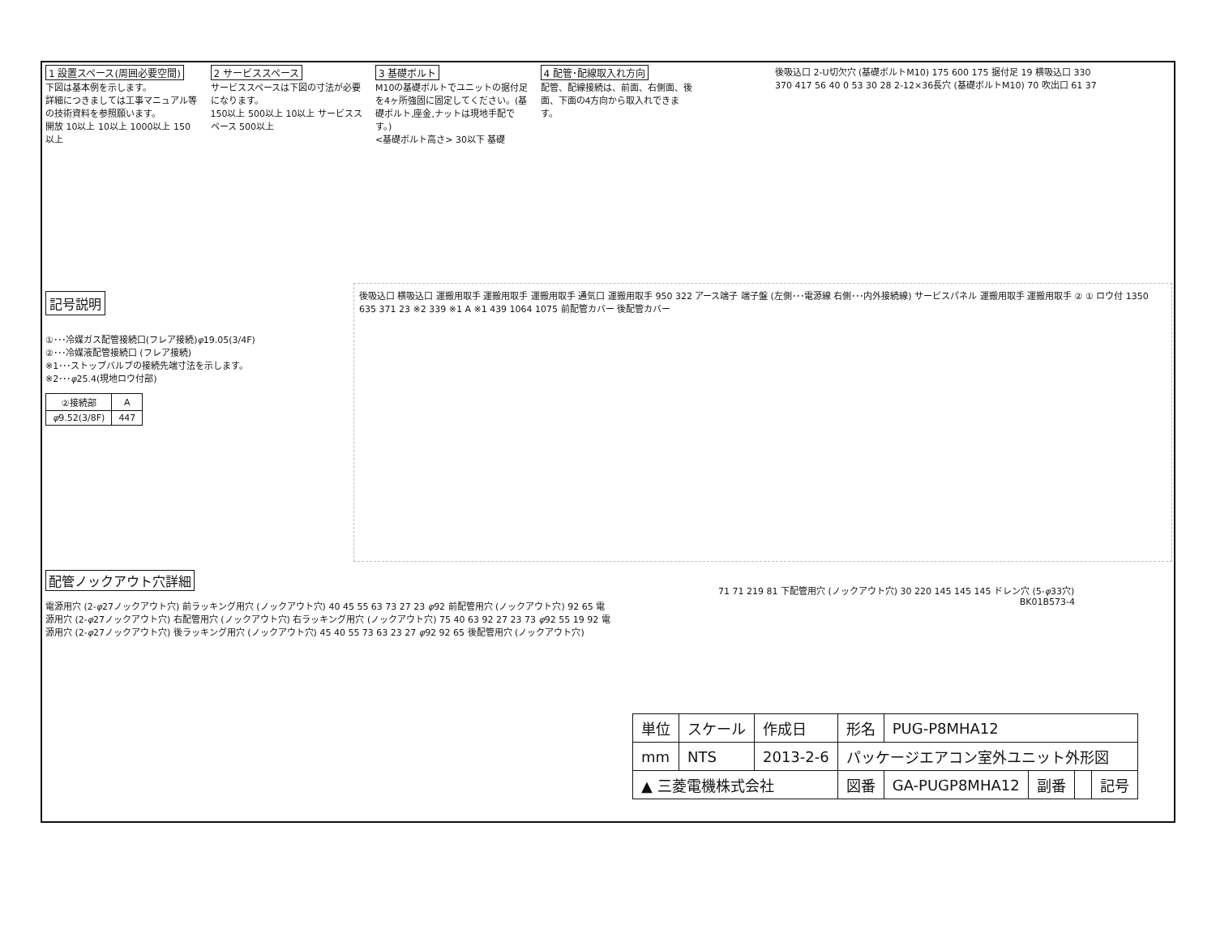1 設置スペース(周囲必要空間)
下図は基本例を示します。
詳細につきましては工事マニュアル等の技術資料を参照願います。
開放 10以上 10以上 1000以上 150以上
2 サービススペース
サービススペースは下図の寸法が必要になります。
150以上 500以上 10以上 サービススペース 500以上
3 基礎ボルト
M10の基礎ボルトでユニットの据付足を4ヶ所強固に固定してください。(基礎ボルト,座金,ナットは現地手配です。)
<基礎ボルト高さ> 30以下 基礎
4 配管･配線取入れ方向
配管、配線接続は、前面、右側面、後面、下面の4方向から取入れできます。
後吸込口 2-U切欠穴 (基礎ボルトM10) 175 600 175 据付足 19 横吸込口 330 370 417 56 40 0 53 30 28 2-12×36長穴 (基礎ボルトM10) 70 吹出口 61 37
記号説明
①･･･冷媒ガス配管接続口(フレア接続)φ19.05(3/4F)
②･･･冷媒液配管接続口 (フレア接続)
※1･･･ストップバルブの接続先端寸法を示します。
※2･･･φ25.4(現地ロウ付部)
| ②接続部 | A |
| --- | --- |
| φ 9.52(3/8F) | 447 |
後吸込口 横吸込口 運搬用取手 運搬用取手 運搬用取手 通気口 運搬用取手 950 322 アース端子 端子盤 (左側･･･電源線 右側･･･内外接続線) サービスパネル 運搬用取手 運搬用取手 ② ① ロウ付 1350 635 371 23 ※2 339 ※1 A ※1 439 1064 1075 前配管カバー 後配管カバー
配管ノックアウト穴詳細
電源用穴 (2-φ27ノックアウト穴) 前ラッキング用穴 (ノックアウト穴) 40 45 55 63 73 27 23 φ92 前配管用穴 (ノックアウト穴) 92 65 電源用穴 (2-φ27ノックアウト穴) 右配管用穴 (ノックアウト穴) 右ラッキング用穴 (ノックアウト穴) 75 40 63 92 27 23 73 φ92 55 19 92 電源用穴 (2-φ27ノックアウト穴) 後ラッキング用穴 (ノックアウト穴) 45 40 55 73 63 23 27 φ92 92 65 後配管用穴 (ノックアウト穴)
71 71 219 81 下配管用穴 (ノックアウト穴) 30 220 145 145 145 ドレン穴 (5-φ33穴)
BK01B573-4
| 単位 | スケール | 作成日 | 形名 | PUG-P8MHA12 | | | |
| mm | NTS | 2013-2-6 | パッケージエアコン室外ユニット外形図 | | | | |
| ▲ 三菱電機株式会社 | | | 図番 | GA-PUGP8MHA12 | 副番 | | 記号 |